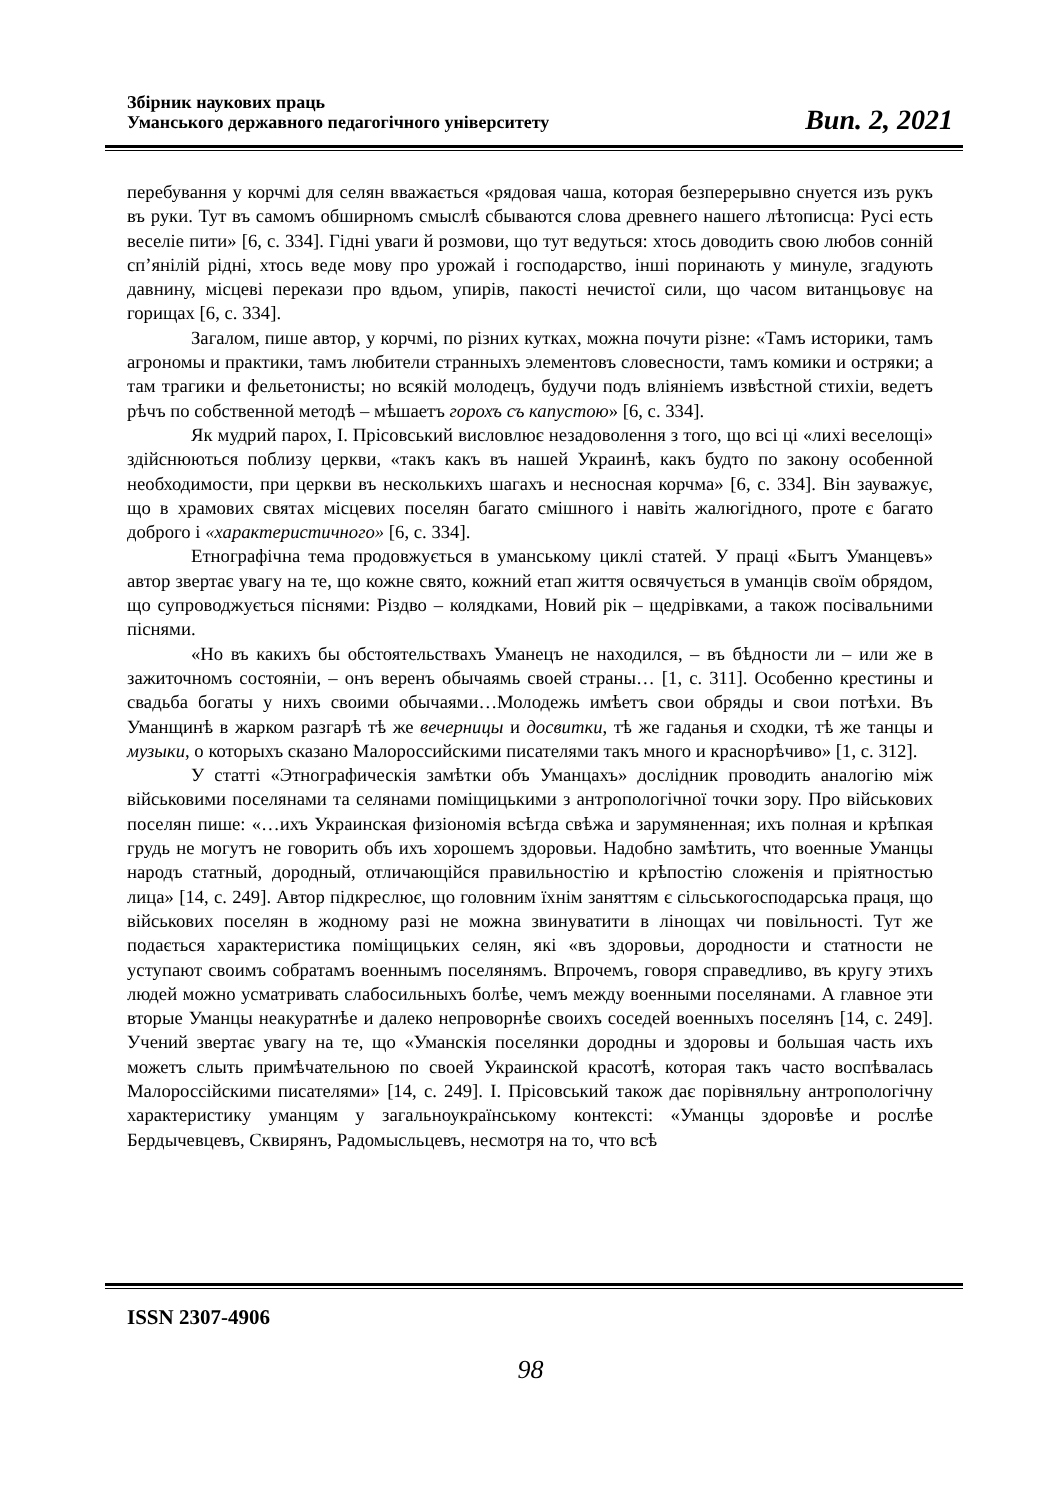Збірник наукових праць
Уманського державного педагогічного університету
Вип. 2, 2021
перебування у корчмі для селян вважається «рядовая чаша, которая безперерывно снуется изъ рукъ въ руки. Тут въ самомъ обширномъ смыслѣ сбываются слова древнего нашего лѣтописца: Русі есть веселіе пити» [6, с. 334]. Гідні уваги й розмови, що тут ведуться: хтось доводить свою любов сонній сп’янілій рідні, хтось веде мову про урожай і господарство, інші поринають у минуле, згадують давнину, місцеві перекази про вдьом, упирів, пакості нечистої сили, що часом витанцьовує на горищах [6, с. 334].
Загалом, пише автор, у корчмі, по різних кутках, можна почути різне: «Тамъ историки, тамъ агрономы и практики, тамъ любители странныхъ элементовъ словесности, тамъ комики и остряки; а там трагики и фельетонисты; но всякій молодецъ, будучи подъ вліяніемъ извѣстной стихіи, ведетъ рѣчъ по собственной методѣ – мѣшаетъ горохъ съ капустою» [6, с. 334].
Як мудрий парох, І. Прісовський висловлює незадоволення з того, що всі ці «лихі веселощі» здійснюються поблизу церкви, «такъ какъ въ нашей Украинѣ, какъ будто по закону особенной необходимости, при церкви въ несколькихъ шагахъ и несносная корчма» [6, с. 334]. Він зауважує, що в храмових святах місцевих поселян багато смішного і навіть жалюгідного, проте є багато доброго і «характеристичного» [6, с. 334].
Етнографічна тема продовжується в уманському циклі статей. У праці «Бытъ Уманцевъ» автор звертає увагу на те, що кожне свято, кожний етап життя освячується в уманців своїм обрядом, що супроводжується піснями: Різдво – колядками, Новий рік – щедрівками, а також посівальними піснями.
«Но въ какихъ бы обстоятельствахъ Уманецъ не находился, – въ бѣдности ли – или же в зажиточномъ состоянiи, – онъ веренъ обычаямь своей страны… [1, с. 311]. Особенно крестины и свадьба богаты у нихъ своими обычаями…Молодежь имѣетъ свои обряды и свои потѣхи. Въ Уманщинѣ в жарком разгарѣ тѣ же вечерницы и досвитки, тѣ же гаданья и сходки, тѣ же танцы и музыки, о которыхъ сказано Малороссийскими писателями такъ много и краснорѣчиво» [1, с. 312].
У статті «Этнографическія замѣтки объ Уманцахъ» дослідник проводить аналогію між військовими поселянами та селянами поміщицькими з антропологічної точки зору. Про військових поселян пише: «…ихъ Украинская физіономія всѣгда свѣжа и зарумяненная; ихъ полная и крѣпкая грудь не могутъ не говорить объ ихъ хорошемъ здоровьи. Надобно замѣтить, что военные Уманцы народъ статный, дородный, отличающійся правильностію и крѣпостію сложенія и пріятностью лица» [14, с. 249]. Автор підкреслює, що головним їхнім заняттям є сільськогосподарська праця, що військових поселян в жодному разі не можна звинуватити в лінощах чи повільності. Тут же подається характеристика поміщицьких селян, які «въ здоровьи, дородности и статности не уступают своимъ собратамъ военнымъ поселянямъ. Впрочемъ, говоря справедливо, въ кругу этихъ людей можно усматривать слабосильныхъ болѣе, чемъ между военными поселянами. А главное эти вторые Уманцы неакуратнѣе и далеко непроворнѣе своихъ соседей военныхъ поселянъ [14, с. 249]. Учений звертає увагу на те, що «Уманскія поселянки дородны и здоровы и большая часть ихъ можетъ слыть примѣчательною по своей Украинской красотѣ, которая такъ часто воспѣвалась Малороссійскими писателями» [14, с. 249]. І. Прісовський також дає порівняльну антропологічну характеристику уманцям у загальноукраїнському контексті: «Уманцы здоровѣе и рослѣе Бердычевцевъ, Сквирянъ, Радомысльцевъ, несмотря на то, что всѣ
ISSN 2307-4906
98